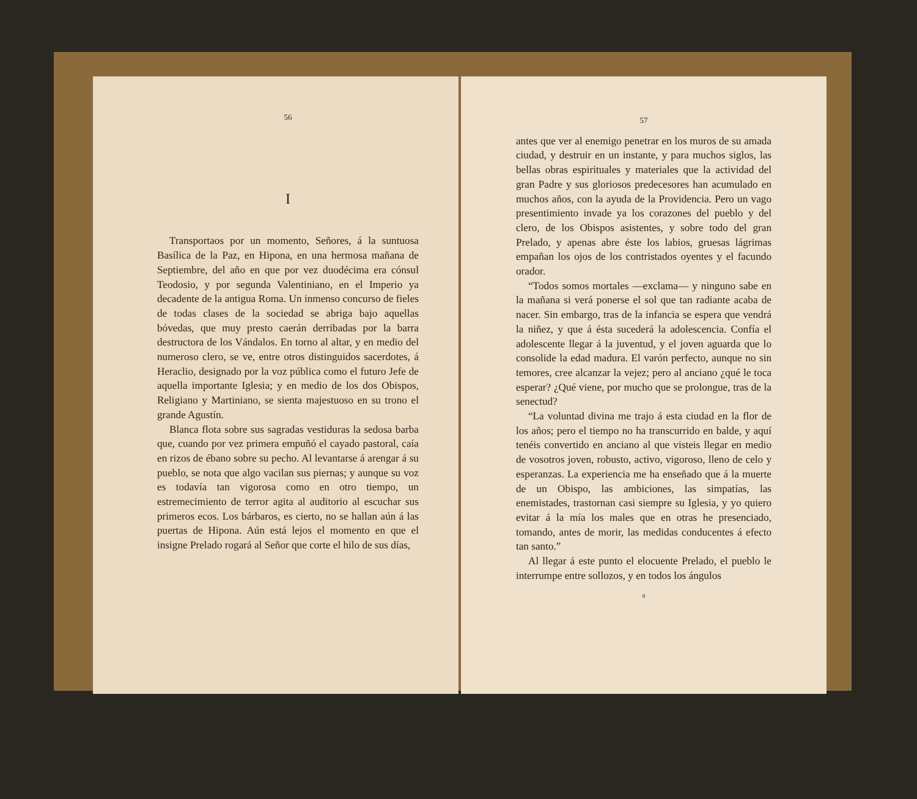56
I
Transportaos por un momento, Señores, á la suntuosa Basílica de la Paz, en Hipona, en una hermosa mañana de Septiembre, del año en que por vez duodécima era cónsul Teodosio, y por segunda Valentiniano, en el Imperio ya decadente de la antigua Roma. Un inmenso concurso de fieles de todas clases de la sociedad se abriga bajo aquellas bóvedas, que muy presto caerán derribadas por la barra destructora de los Vándalos. En torno al altar, y en medio del numeroso clero, se ve, entre otros distinguidos sacerdotes, á Heraclio, designado por la voz pública como el futuro Jefe de aquella importante Iglesia; y en medio de los dos Obispos, Religiano y Martiniano, se sienta majestuoso en su trono el grande Agustín.
Blanca flota sobre sus sagradas vestiduras la sedosa barba que, cuando por vez primera empuñó el cayado pastoral, caía en rizos de ébano sobre su pecho. Al levantarse á arengar á su pueblo, se nota que algo vacilan sus piernas; y aunque su voz es todavía tan vigorosa como en otro tiempo, un estremecimiento de terror agita al auditorio al escuchar sus primeros ecos. Los bárbaros, es cierto, no se hallan aún á las puertas de Hipona. Aún está lejos el momento en que el insigne Prelado rogará al Señor que corte el hilo de sus días,
57
antes que ver al enemigo penetrar en los muros de su amada ciudad, y destruir en un instante, y para muchos siglos, las bellas obras espirituales y materiales que la actividad del gran Padre y sus gloriosos predecesores han acumulado en muchos años, con la ayuda de la Providencia. Pero un vago presentimiento invade ya los corazones del pueblo y del clero, de los Obispos asistentes, y sobre todo del gran Prelado, y apenas abre éste los labios, gruesas lágrimas empañan los ojos de los contristados oyentes y el facundo orador.
“Todos somos mortales —exclama— y ninguno sabe en la mañana si verá ponerse el sol que tan radiante acaba de nacer. Sin embargo, tras de la infancia se espera que vendrá la niñez, y que á ésta sucederá la adolescencia. Confía el adolescente llegar á la juventud, y el joven aguarda que lo consolide la edad madura. El varón perfecto, aunque no sin temores, cree alcanzar la vejez; pero al anciano ¿qué le toca esperar? ¿Qué viene, por mucho que se prolongue, tras de la senectud?
“La voluntad divina me trajo á esta ciudad en la flor de los años; pero el tiempo no ha transcurrido en balde, y aquí tenéis convertido en anciano al que visteis llegar en medio de vosotros joven, robusto, activo, vigoroso, lleno de celo y esperanzas. La experiencia me ha enseñado que á la muerte de un Obispo, las ambiciones, las simpatías, las enemistades, trastornan casi siempre su Iglesia, y yo quiero evitar á la mía los males que en otras he presenciado, tomando, antes de morir, las medidas conducentes á efecto tan santo.”
Al llegar á este punto el elocuente Prelado, el pueblo le interrumpe entre sollozos, y en todos los ángulos
8